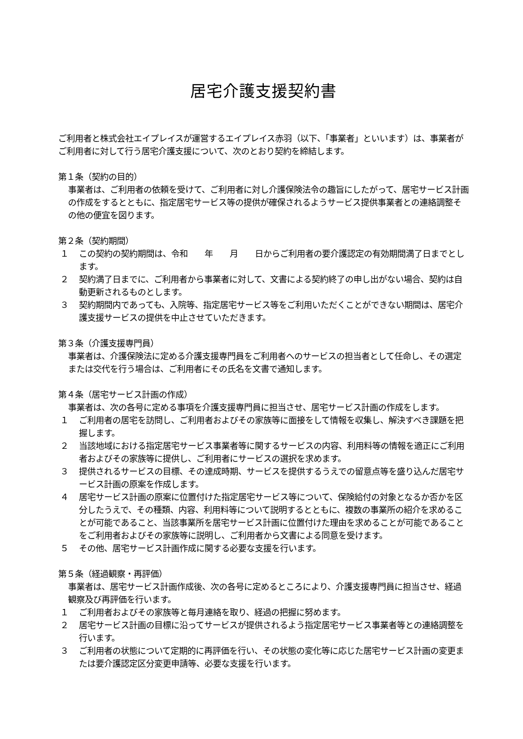居宅介護支援契約書
ご利用者と株式会社エイプレイスが運営するエイプレイス赤羽（以下、「事業者」といいます）は、事業者がご利用者に対して行う居宅介護支援について、次のとおり契約を締結します。
第１条（契約の目的）
事業者は、ご利用者の依頼を受けて、ご利用者に対し介護保険法令の趣旨にしたがって、居宅サービス計画の作成をするとともに、指定居宅サービス等の提供が確保されるようサービス提供事業者との連絡調整その他の便宜を図ります。
第２条（契約期間）
１ この契約の契約期間は、令和　　年　　月　　日からご利用者の要介護認定の有効期間満了日までとします。
２ 契約満了日までに、ご利用者から事業者に対して、文書による契約終了の申し出がない場合、契約は自動更新されるものとします。
３ 契約期間内であっても、入院等、指定居宅サービス等をご利用いただくことができない期間は、居宅介護支援サービスの提供を中止させていただきます。
第３条（介護支援専門員）
事業者は、介護保険法に定める介護支援専門員をご利用者へのサービスの担当者として任命し、その選定または交代を行う場合は、ご利用者にその氏名を文書で通知します。
第４条（居宅サービス計画の作成）
事業者は、次の各号に定める事項を介護支援専門員に担当させ、居宅サービス計画の作成をします。
１ ご利用者の居宅を訪問し、ご利用者およびその家族等に面接をして情報を収集し、解決すべき課題を把握します。
２ 当該地域における指定居宅サービス事業者等に関するサービスの内容、利用料等の情報を適正にご利用者およびその家族等に提供し、ご利用者にサービスの選択を求めます。
３ 提供されるサービスの目標、その達成時期、サービスを提供するうえでの留意点等を盛り込んだ居宅サービス計画の原案を作成します。
４ 居宅サービス計画の原案に位置付けた指定居宅サービス等について、保険給付の対象となるか否かを区分したうえで、その種類、内容、利用料等について説明するとともに、複数の事業所の紹介を求めることが可能であること、当該事業所を居宅サービス計画に位置付けた理由を求めることが可能であることをご利用者およびその家族等に説明し、ご利用者から文書による同意を受けます。
５ その他、居宅サービス計画作成に関する必要な支援を行います。
第５条（経過観察・再評価）
事業者は、居宅サービス計画作成後、次の各号に定めるところにより、介護支援専門員に担当させ、経過観察及び再評価を行います。
１ ご利用者およびその家族等と毎月連絡を取り、経過の把握に努めます。
２ 居宅サービス計画の目標に沿ってサービスが提供されるよう指定居宅サービス事業者等との連絡調整を行います。
３ ご利用者の状態について定期的に再評価を行い、その状態の変化等に応じた居宅サービス計画の変更または要介護認定区分変更申請等、必要な支援を行います。